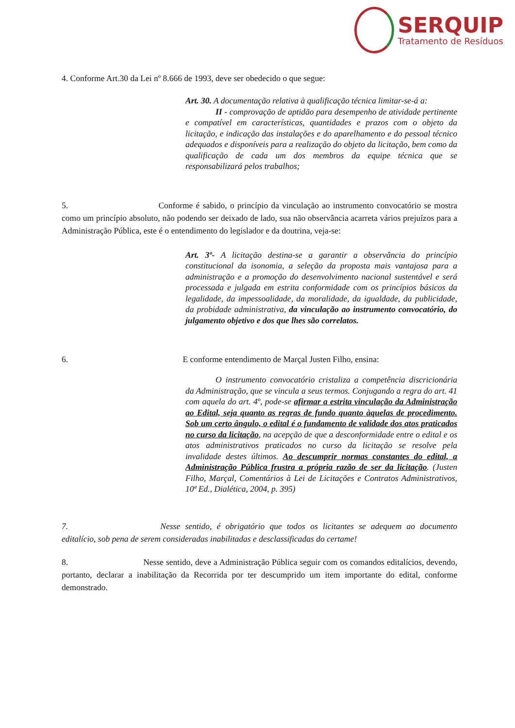SERQUIP
Tratamento de Resíduos
4. Conforme Art.30 da Lei nº 8.666 de 1993, deve ser obedecido o que segue:
Art. 30. A documentação relativa à qualificação técnica limitar-se-á a:
II - comprovação de aptidão para desempenho de atividade pertinente e compatível em características, quantidades e prazos com o objeto da licitação, e indicação das instalações e do aparelhamento e do pessoal técnico adequados e disponíveis para a realização do objeto da licitação, bem como da qualificação de cada um dos membros da equipe técnica que se responsabilizará pelos trabalhos;
5. Conforme é sabido, o princípio da vinculação ao instrumento convocatório se mostra como um princípio absoluto, não podendo ser deixado de lado, sua não observância acarreta vários prejuízos para a Administração Pública, este é o entendimento do legislador e da doutrina, veja-se:
Art. 3º- A licitação destina-se a garantir a observância do princípio constitucional da isonomia, a seleção da proposta mais vantajosa para a administração e a promoção do desenvolvimento nacional sustentável e será processada e julgada em estrita conformidade com os princípios básicos da legalidade, da impessoalidade, da moralidade, da igualdade, da publicidade, da probidade administrativa, da vinculação ao instrumento convocatório, do julgamento objetivo e dos que lhes são correlatos.
6. E conforme entendimento de Marçal Justen Filho, ensina:
O instrumento convocatório cristaliza a competência discricionária da Administração, que se vincula a seus termos. Conjugando a regra do art. 41 com aquela do art. 4º, pode-se afirmar a estrita vinculação da Administração ao Edital, seja quanto as regras de fundo quanto àquelas de procedimento. Sob um certo ângulo, o edital é o fundamento de validade dos atos praticados no curso da licitação, na acepção de que a desconformidade entre o edital e os atos administrativos praticados no curso da licitação se resolve pela invalidade destes últimos. Ao descumprir normas constantes do edital, a Administração Pública frustra a própria razão de ser da licitação. (Justen Filho, Marçal, Comentários à Lei de Licitações e Contratos Administrativos, 10ª Ed., Dialética, 2004, p. 395)
7. Nesse sentido, é obrigatório que todos os licitantes se adequem ao documento editalício, sob pena de serem consideradas inabilitadas e desclassificadas do certame!
8. Nesse sentido, deve a Administração Pública seguir com os comandos editalícios, devendo, portanto, declarar a inabilitação da Recorrida por ter descumprido um item importante do edital, conforme demonstrado.